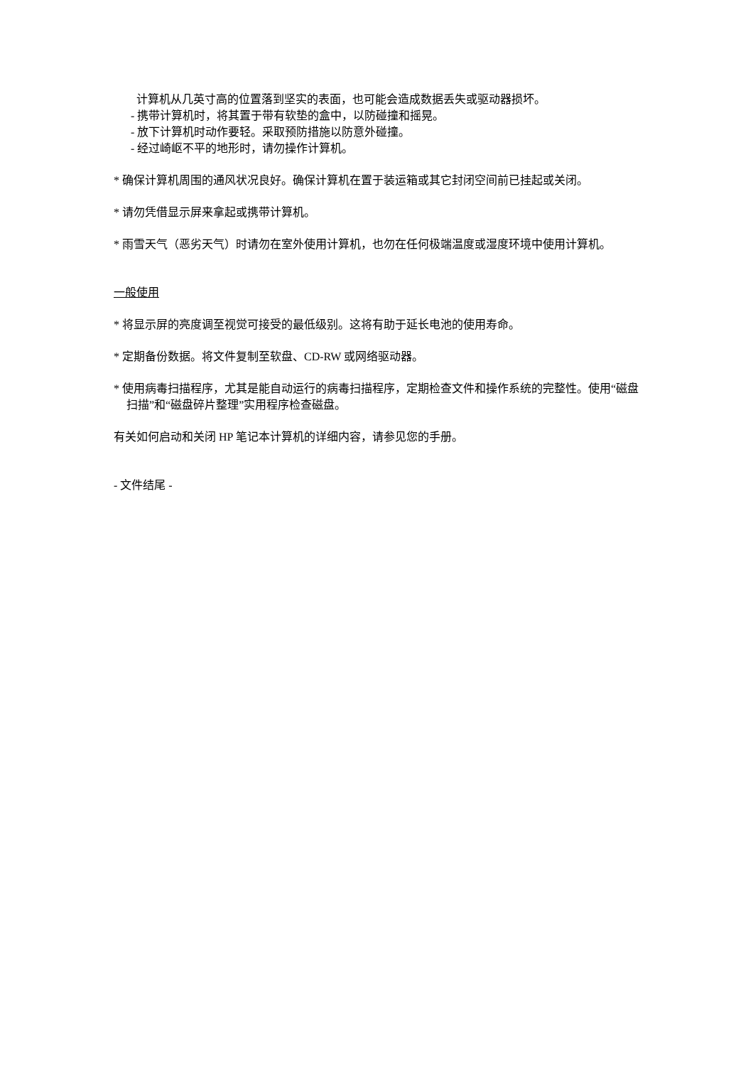计算机从几英寸高的位置落到坚实的表面，也可能会造成数据丢失或驱动器损坏。
- 携带计算机时，将其置于带有软垫的盒中，以防碰撞和摇晃。
- 放下计算机时动作要轻。采取预防措施以防意外碰撞。
- 经过崎岖不平的地形时，请勿操作计算机。
* 确保计算机周围的通风状况良好。确保计算机在置于装运箱或其它封闭空间前已挂起或关闭。
* 请勿凭借显示屏来拿起或携带计算机。
* 雨雪天气（恶劣天气）时请勿在室外使用计算机，也勿在任何极端温度或湿度环境中使用计算机。
一般使用
* 将显示屏的亮度调至视觉可接受的最低级别。这将有助于延长电池的使用寿命。
* 定期备份数据。将文件复制至软盘、CD-RW 或网络驱动器。
* 使用病毒扫描程序，尤其是能自动运行的病毒扫描程序，定期检查文件和操作系统的完整性。使用“磁盘扫描”和“磁盘碎片整理”实用程序检查磁盘。
有关如何启动和关闭 HP 笔记本计算机的详细内容，请参见您的手册。
- 文件结尾 -